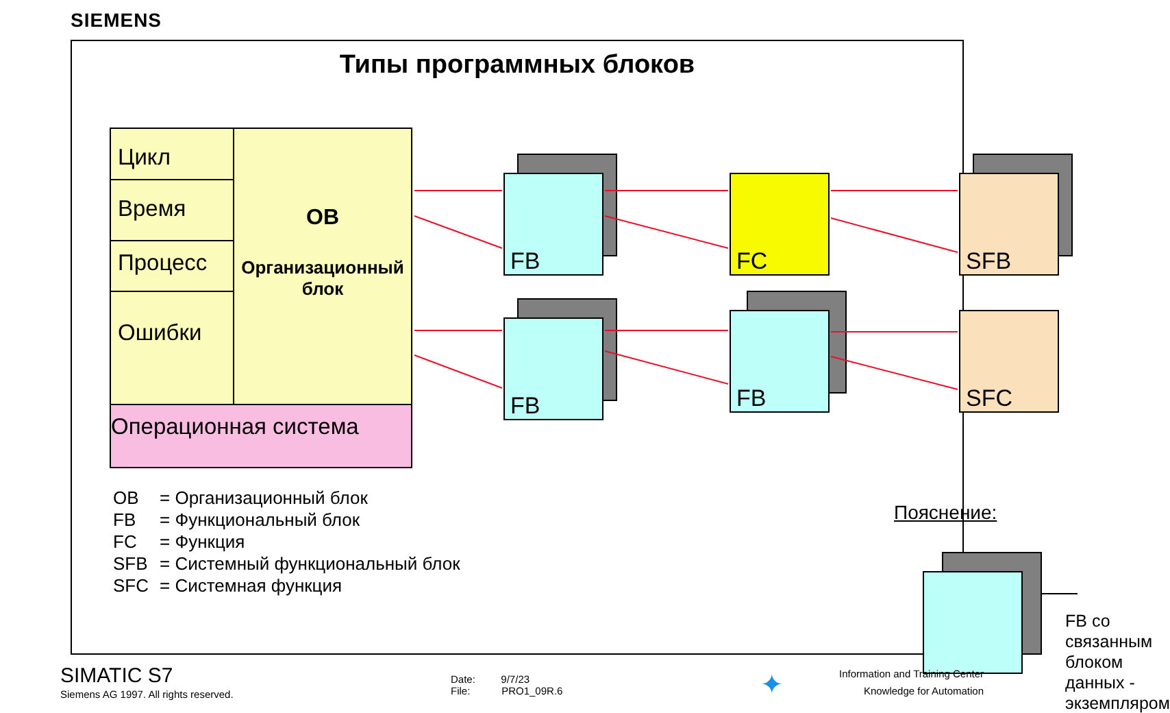SIEMENS
Типы программных блоков
Цикл
Время
Процесс
Ошибки
OB
Организационный
блок
Операционная система
FB FC SFB
FB FB SFC
OB = Организационный блок
FB = Функциональный блок
FC = Функция
SFB = Системный функциональный блок
SFC = Системная функция
Пояснение:
FB со связанным
блоком данных -
экземпляром
SIMATIC S7
Siemens AG 1997. All rights reserved.
Date: 9/7/23
File: PRO1_09R.6
✦
Information and Training Center
Knowledge for Automation